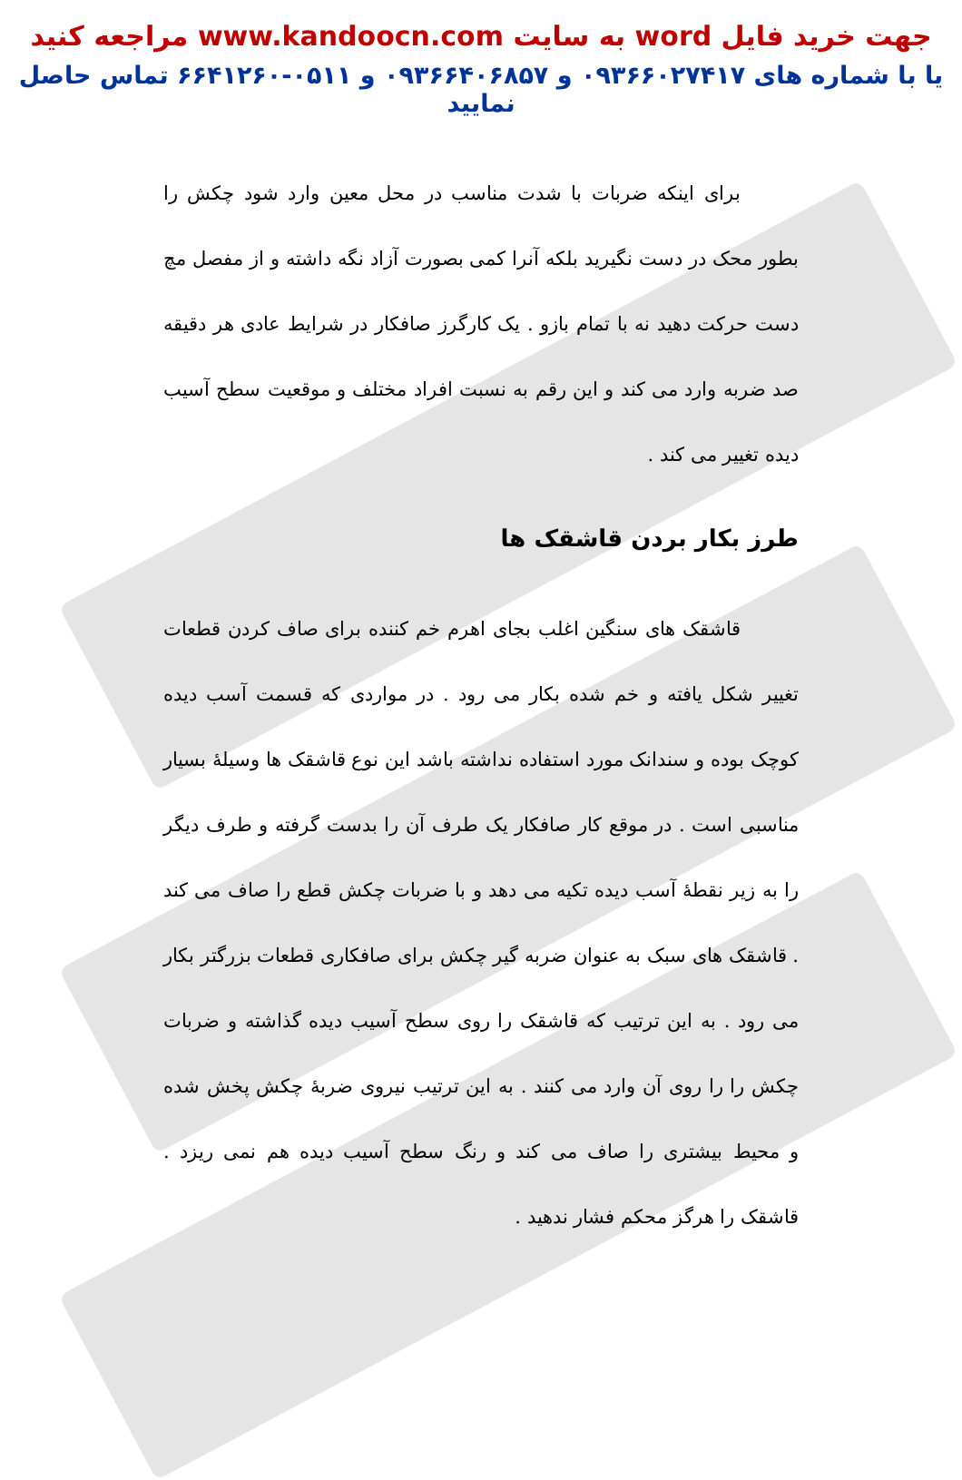جهت خرید فایل word به سایت www.kandoocn.com مراجعه کنید
یا با شماره های ۰۹۳۶۶۰۲۷۴۱۷ و ۰۹۳۶۶۴۰۶۸۵۷ و ۰۵۱۱-۶۶۴۱۲۶۰ تماس حاصل نمایید
برای اینکه ضربات با شدت مناسب در محل معین وارد شود چکش را بطور محک در دست نگیرید بلکه آنرا کمی بصورت آزاد نگه داشته و از مفصل مچ دست حرکت دهید نه با تمام بازو . یک کارگرز صافکار در شرایط عادی هر دقیقه صد ضربه وارد می کند و این رقم به نسبت افراد مختلف و موقعیت سطح آسیب دیده تغییر می کند .
طرز بکار بردن قاشقک ها
قاشقک های سنگین اغلب بجای اهرم خم کننده برای صاف کردن قطعات تغییر شکل یافته و خم شده بکار می رود . در مواردی که قسمت آسب دیده کوچک بوده و سندانک مورد استفاده نداشته باشد این نوع قاشقک ها وسیلهٔ بسیار مناسبی است . در موقع کار صافکار یک طرف آن را بدست گرفته و طرف دیگر را به زیر نقطهٔ آسب دیده تکیه می دهد و با ضربات چکش قطع را صاف می کند . قاشقک های سبک به عنوان ضربه گیر چکش برای صافکاری قطعات بزرگتر بکار می رود . به این ترتیب که قاشقک را روی سطح آسیب دیده گذاشته و ضربات چکش را را روی آن وارد می کنند . به این ترتیب نیروی ضربهٔ چکش پخش شده و محیط بیشتری را صاف می کند و رنگ سطح آسیب دیده هم نمی ریزد . قاشقک را هرگز محکم فشار ندهید .